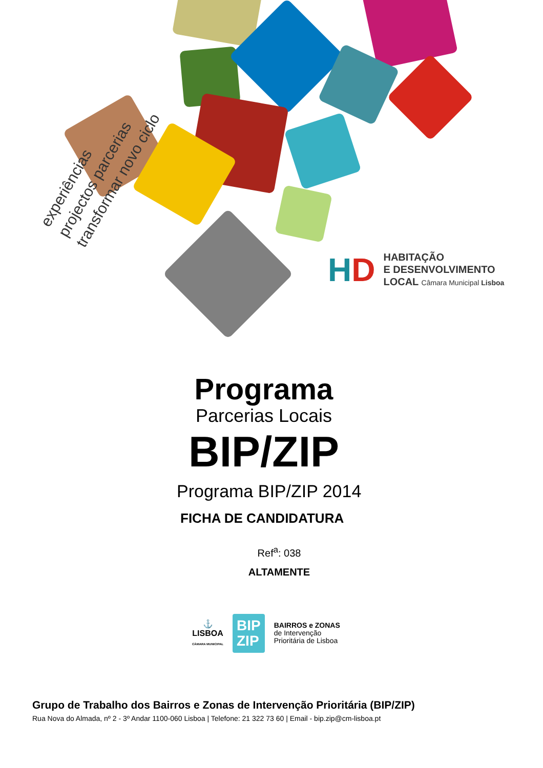experiências
projectos parcerias
transformar novo ciclo
HD
HABITAÇÃO
E DESENVOLVIMENTO
LOCAL Câmara Municipal Lisboa
Programa
Parcerias Locais
BIP/ZIP
Programa BIP/ZIP 2014
FICHA DE CANDIDATURA
Ref<sup>a</sup>: 038
ALTAMENTE
⚓
LISBOA
CÂMARA MUNICIPAL
BIP
ZIP
BAIRROS e ZONAS
de Intervenção
Prioritária de Lisboa
Grupo de Trabalho dos Bairros e Zonas de Intervenção Prioritária (BIP/ZIP)
Rua Nova do Almada, nº 2 - 3º Andar 1100-060 Lisboa | Telefone: 21 322 73 60 | Email - bip.zip@cm-lisboa.pt